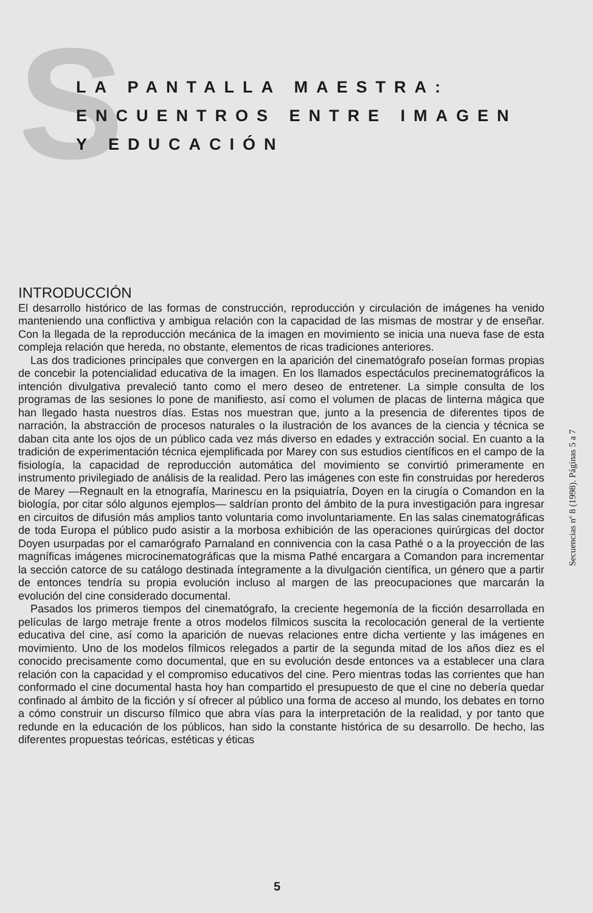S
LA PANTALLA MAESTRA:
ENCUENTROS ENTRE IMAGEN
Y EDUCACIÓN
Secuencias nº 8 (1998). Páginas 5 a 7
INTRODUCCIÓN
El desarrollo histórico de las formas de construcción, reproducción y circulación de imágenes ha venido manteniendo una conflictiva y ambigua relación con la capacidad de las mismas de mostrar y de enseñar. Con la llegada de la reproducción mecánica de la imagen en movimiento se inicia una nueva fase de esta compleja relación que hereda, no obstante, elementos de ricas tradiciones anteriores.
Las dos tradiciones principales que convergen en la aparición del cinematógrafo poseían formas propias de concebir la potencialidad educativa de la imagen. En los llamados espectáculos precinematográficos la intención divulgativa prevaleció tanto como el mero deseo de entretener. La simple consulta de los programas de las sesiones lo pone de manifiesto, así como el volumen de placas de linterna mágica que han llegado hasta nuestros días. Estas nos muestran que, junto a la presencia de diferentes tipos de narración, la abstracción de procesos naturales o la ilustración de los avances de la ciencia y técnica se daban cita ante los ojos de un público cada vez más diverso en edades y extracción social. En cuanto a la tradición de experimentación técnica ejemplificada por Marey con sus estudios científicos en el campo de la fisiología, la capacidad de reproducción automática del movimiento se convirtió primeramente en instrumento privilegiado de análisis de la realidad. Pero las imágenes con este fin construidas por herederos de Marey —Regnault en la etnografía, Marinescu en la psiquiatría, Doyen en la cirugía o Comandon en la biología, por citar sólo algunos ejemplos— saldrían pronto del ámbito de la pura investigación para ingresar en circuitos de difusión más amplios tanto voluntaria como involuntariamente. En las salas cinematográficas de toda Europa el público pudo asistir a la morbosa exhibición de las operaciones quirúrgicas del doctor Doyen usurpadas por el camarógrafo Parnaland en connivencia con la casa Pathé o a la proyección de las magníficas imágenes microcinematográficas que la misma Pathé encargara a Comandon para incrementar la sección catorce de su catálogo destinada íntegramente a la divulgación científica, un género que a partir de entonces tendría su propia evolución incluso al margen de las preocupaciones que marcarán la evolución del cine considerado documental.
Pasados los primeros tiempos del cinematógrafo, la creciente hegemonía de la ficción desarrollada en películas de largo metraje frente a otros modelos fílmicos suscita la recolocación general de la vertiente educativa del cine, así como la aparición de nuevas relaciones entre dicha vertiente y las imágenes en movimiento. Uno de los modelos fílmicos relegados a partir de la segunda mitad de los años diez es el conocido precisamente como documental, que en su evolución desde entonces va a establecer una clara relación con la capacidad y el compromiso educativos del cine. Pero mientras todas las corrientes que han conformado el cine documental hasta hoy han compartido el presupuesto de que el cine no debería quedar confinado al ámbito de la ficción y sí ofrecer al público una forma de acceso al mundo, los debates en torno a cómo construir un discurso fílmico que abra vías para la interpretación de la realidad, y por tanto que redunde en la educación de los públicos, han sido la constante histórica de su desarrollo. De hecho, las diferentes propuestas teóricas, estéticas y éticas
5